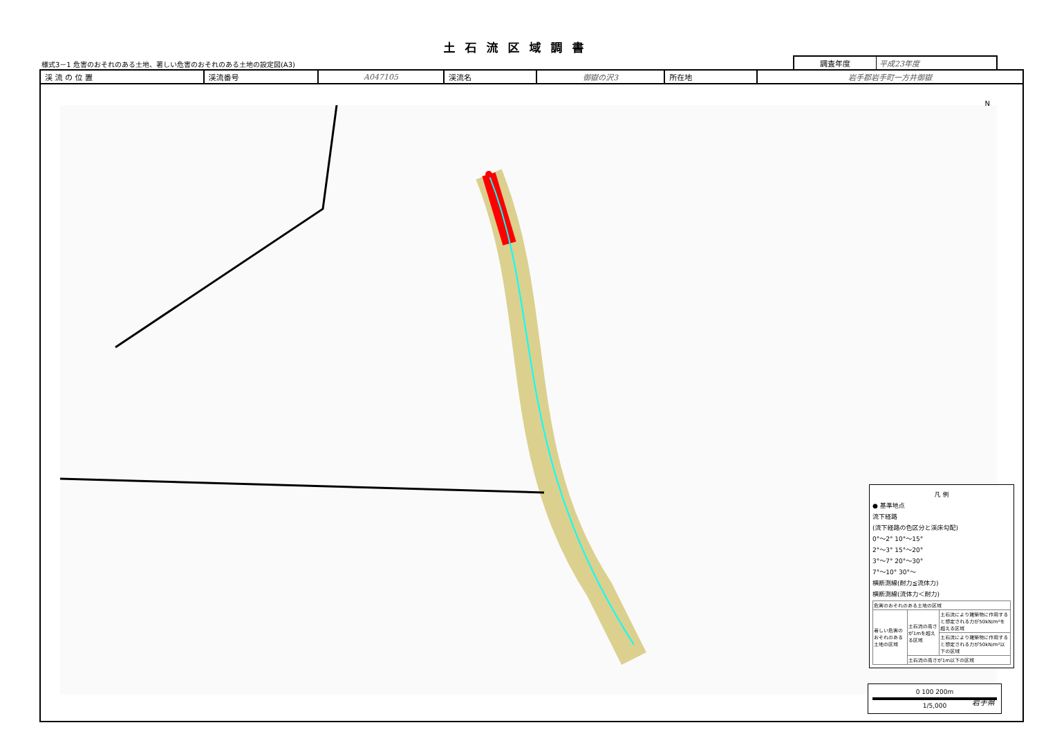土石流区域調書
様式3－1 危害のおそれのある土地、著しい危害のおそれのある土地の設定図(A3)
調査年度 平成23年度
| 渓 流 の 位 置 | 渓流番号 | A047105 | 渓流名 | 御嶽の沢3 | 所在地 | 岩手郡岩手町一方井御嶽 |
N
凡 例
● 基準地点
流下経路
(流下経路の色区分と渓床勾配)
0°～2° 10°～15°
2°～3° 15°～20°
3°～7° 20°～30°
7°～10° 30°～
横断測線(耐力≦流体力)
横断測線(流体力＜耐力)
| 危害のおそれのある土地の区域 | | |
| 著しい危害のおそれのある土地の区域 | 土石流の高さが1mを超える区域 | 土石流により建築物に作用すると想定される力が50kN/m²を超える区域 |
| | | 土石流により建築物に作用すると想定される力が50kN/m²以下の区域 |
| | 土石流の高さが1m以下の区域 | |
0 100 200m
1/5,000
岩手県